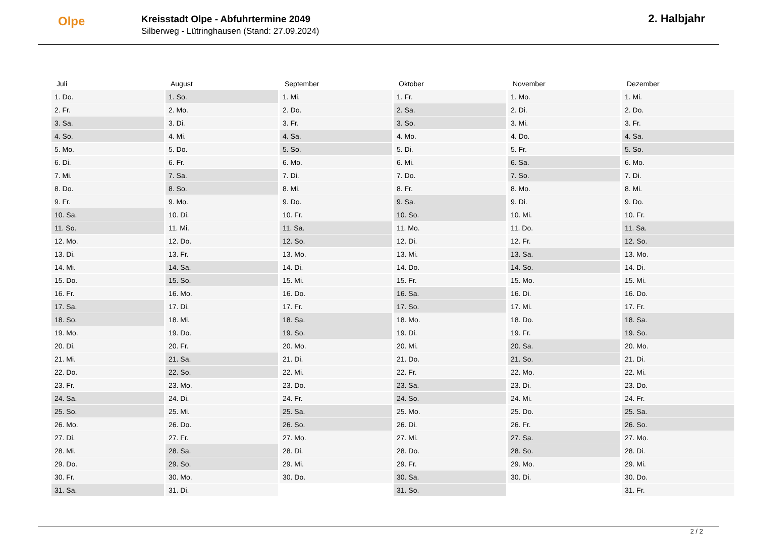Olpe
Kreisstadt Olpe - Abfuhrtermine 2049
Silberweg - Lütringhausen (Stand: 27.09.2024)
2. Halbjahr
| Juli | August | September | Oktober | November | Dezember |
| --- | --- | --- | --- | --- | --- |
| 1. Do. | 1. So. | 1. Mi. | 1. Fr. | 1. Mo. | 1. Mi. |
| 2. Fr. | 2. Mo. | 2. Do. | 2. Sa. | 2. Di. | 2. Do. |
| 3. Sa. | 3. Di. | 3. Fr. | 3. So. | 3. Mi. | 3. Fr. |
| 4. So. | 4. Mi. | 4. Sa. | 4. Mo. | 4. Do. | 4. Sa. |
| 5. Mo. | 5. Do. | 5. So. | 5. Di. | 5. Fr. | 5. So. |
| 6. Di. | 6. Fr. | 6. Mo. | 6. Mi. | 6. Sa. | 6. Mo. |
| 7. Mi. | 7. Sa. | 7. Di. | 7. Do. | 7. So. | 7. Di. |
| 8. Do. | 8. So. | 8. Mi. | 8. Fr. | 8. Mo. | 8. Mi. |
| 9. Fr. | 9. Mo. | 9. Do. | 9. Sa. | 9. Di. | 9. Do. |
| 10. Sa. | 10. Di. | 10. Fr. | 10. So. | 10. Mi. | 10. Fr. |
| 11. So. | 11. Mi. | 11. Sa. | 11. Mo. | 11. Do. | 11. Sa. |
| 12. Mo. | 12. Do. | 12. So. | 12. Di. | 12. Fr. | 12. So. |
| 13. Di. | 13. Fr. | 13. Mo. | 13. Mi. | 13. Sa. | 13. Mo. |
| 14. Mi. | 14. Sa. | 14. Di. | 14. Do. | 14. So. | 14. Di. |
| 15. Do. | 15. So. | 15. Mi. | 15. Fr. | 15. Mo. | 15. Mi. |
| 16. Fr. | 16. Mo. | 16. Do. | 16. Sa. | 16. Di. | 16. Do. |
| 17. Sa. | 17. Di. | 17. Fr. | 17. So. | 17. Mi. | 17. Fr. |
| 18. So. | 18. Mi. | 18. Sa. | 18. Mo. | 18. Do. | 18. Sa. |
| 19. Mo. | 19. Do. | 19. So. | 19. Di. | 19. Fr. | 19. So. |
| 20. Di. | 20. Fr. | 20. Mo. | 20. Mi. | 20. Sa. | 20. Mo. |
| 21. Mi. | 21. Sa. | 21. Di. | 21. Do. | 21. So. | 21. Di. |
| 22. Do. | 22. So. | 22. Mi. | 22. Fr. | 22. Mo. | 22. Mi. |
| 23. Fr. | 23. Mo. | 23. Do. | 23. Sa. | 23. Di. | 23. Do. |
| 24. Sa. | 24. Di. | 24. Fr. | 24. So. | 24. Mi. | 24. Fr. |
| 25. So. | 25. Mi. | 25. Sa. | 25. Mo. | 25. Do. | 25. Sa. |
| 26. Mo. | 26. Do. | 26. So. | 26. Di. | 26. Fr. | 26. So. |
| 27. Di. | 27. Fr. | 27. Mo. | 27. Mi. | 27. Sa. | 27. Mo. |
| 28. Mi. | 28. Sa. | 28. Di. | 28. Do. | 28. So. | 28. Di. |
| 29. Do. | 29. So. | 29. Mi. | 29. Fr. | 29. Mo. | 29. Mi. |
| 30. Fr. | 30. Mo. | 30. Do. | 30. Sa. | 30. Di. | 30. Do. |
| 31. Sa. | 31. Di. | | 31. So. | | 31. Fr. |
2 / 2